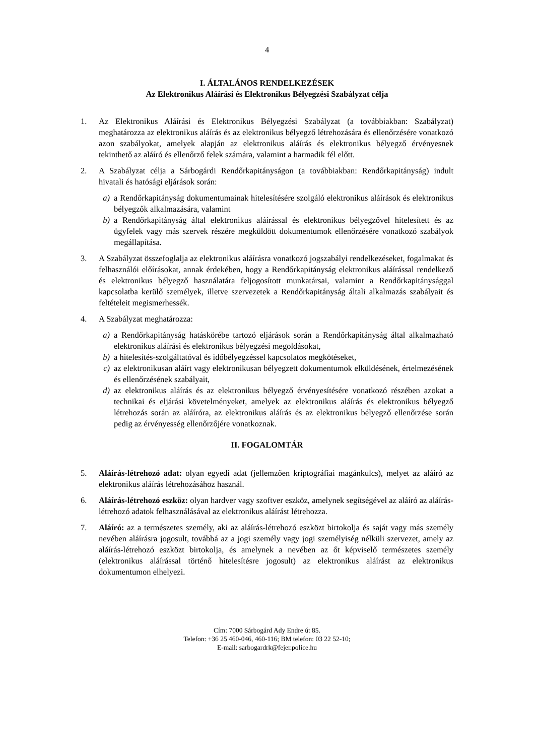4
I. ÁLTALÁNOS RENDELKEZÉSEK
Az Elektronikus Aláírási és Elektronikus Bélyegzési Szabályzat célja
1. Az Elektronikus Aláírási és Elektronikus Bélyegzési Szabályzat (a továbbiakban: Szabályzat) meghatározza az elektronikus aláírás és az elektronikus bélyegző létrehozására és ellenőrzésére vonatkozó azon szabályokat, amelyek alapján az elektronikus aláírás és elektronikus bélyegző érvényesnek tekinthető az aláíró és ellenőrző felek számára, valamint a harmadik fél előtt.
2. A Szabályzat célja a Sárbogárdi Rendőrkapitányságon (a továbbiakban: Rendőrkapitányság) indult hivatali és hatósági eljárások során:
a) a Rendőrkapitányság dokumentumainak hitelesítésére szolgáló elektronikus aláírások és elektronikus bélyegzők alkalmazására, valamint
b) a Rendőrkapitányság által elektronikus aláírással és elektronikus bélyegzővel hitelesített és az ügyfelek vagy más szervek részére megküldött dokumentumok ellenőrzésére vonatkozó szabályok megállapítása.
3. A Szabályzat összefoglalja az elektronikus aláírásra vonatkozó jogszabályi rendelkezéseket, fogalmakat és felhasználói előírásokat, annak érdekében, hogy a Rendőrkapitányság elektronikus aláírással rendelkező és elektronikus bélyegző használatára feljogosított munkatársai, valamint a Rendőrkapitánysággal kapcsolatba kerülő személyek, illetve szervezetek a Rendőrkapitányság általi alkalmazás szabályait és feltételeit megismerhessék.
4. A Szabályzat meghatározza:
a) a Rendőrkapitányság hatáskörébe tartozó eljárások során a Rendőrkapitányság által alkalmazható elektronikus aláírási és elektronikus bélyegzési megoldásokat,
b) a hitelesítés-szolgáltatóval és időbélyegzéssel kapcsolatos megkötéseket,
c) az elektronikusan aláírt vagy elektronikusan bélyegzett dokumentumok elküldésének, értelmezésének és ellenőrzésének szabályait,
d) az elektronikus aláírás és az elektronikus bélyegző érvényesítésére vonatkozó részében azokat a technikai és eljárási követelményeket, amelyek az elektronikus aláírás és elektronikus bélyegző létrehozás során az aláíróra, az elektronikus aláírás és az elektronikus bélyegző ellenőrzése során pedig az érvényesség ellenőrzőjére vonatkoznak.
II. FOGALOMTÁR
5. Aláírás-létrehozó adat: olyan egyedi adat (jellemzően kriptográfiai magánkulcs), melyet az aláíró az elektronikus aláírás létrehozásához használ.
6. Aláírás-létrehozó eszköz: olyan hardver vagy szoftver eszköz, amelynek segítségével az aláíró az aláírás-létrehozó adatok felhasználásával az elektronikus aláírást létrehozza.
7. Aláíró: az a természetes személy, aki az aláírás-létrehozó eszközt birtokolja és saját vagy más személy nevében aláírásra jogosult, továbbá az a jogi személy vagy jogi személyiség nélküli szervezet, amely az aláírás-létrehozó eszközt birtokolja, és amelynek a nevében az őt képviselő természetes személy (elektronikus aláírással történő hitelesítésre jogosult) az elektronikus aláírást az elektronikus dokumentumon elhelyezi.
Cím: 7000 Sárbogárd Ady Endre út 85.
Telefon: +36 25 460-046, 460-116; BM telefon: 03 22 52-10;
E-mail: sarbogardrk@fejer.police.hu